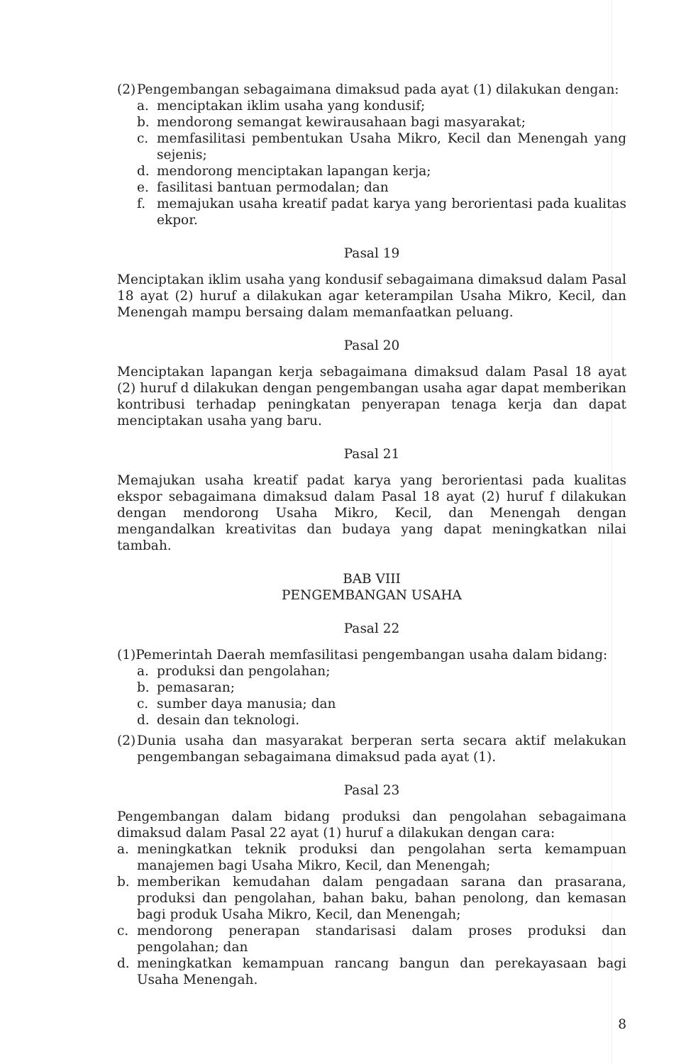(2) Pengembangan sebagaimana dimaksud pada ayat (1) dilakukan dengan:
a. menciptakan iklim usaha yang kondusif;
b. mendorong semangat kewirausahaan bagi masyarakat;
c. memfasilitasi pembentukan Usaha Mikro, Kecil dan Menengah yang sejenis;
d. mendorong menciptakan lapangan kerja;
e. fasilitasi bantuan permodalan; dan
f. memajukan usaha kreatif padat karya yang berorientasi pada kualitas ekpor.
Pasal 19
Menciptakan iklim usaha yang kondusif sebagaimana dimaksud dalam Pasal 18 ayat (2) huruf a dilakukan agar keterampilan Usaha Mikro, Kecil, dan Menengah mampu bersaing dalam memanfaatkan peluang.
Pasal 20
Menciptakan lapangan kerja sebagaimana dimaksud dalam Pasal 18 ayat (2) huruf d dilakukan dengan pengembangan usaha agar dapat memberikan kontribusi terhadap peningkatan penyerapan tenaga kerja dan dapat menciptakan usaha yang baru.
Pasal 21
Memajukan usaha kreatif padat karya yang berorientasi pada kualitas ekspor sebagaimana dimaksud dalam Pasal 18 ayat (2) huruf f dilakukan dengan mendorong Usaha Mikro, Kecil, dan Menengah dengan mengandalkan kreativitas dan budaya yang dapat meningkatkan nilai tambah.
BAB VIII
PENGEMBANGAN USAHA
Pasal 22
(1)Pemerintah Daerah memfasilitasi pengembangan usaha dalam bidang:
a. produksi dan pengolahan;
b. pemasaran;
c. sumber daya manusia; dan
d. desain dan teknologi.
(2) Dunia usaha dan masyarakat berperan serta secara aktif melakukan pengembangan sebagaimana dimaksud pada ayat (1).
Pasal 23
Pengembangan dalam bidang produksi dan pengolahan sebagaimana dimaksud dalam Pasal 22 ayat (1) huruf a dilakukan dengan cara:
a. meningkatkan teknik produksi dan pengolahan serta kemampuan manajemen bagi Usaha Mikro, Kecil, dan Menengah;
b. memberikan kemudahan dalam pengadaan sarana dan prasarana, produksi dan pengolahan, bahan baku, bahan penolong, dan kemasan bagi produk Usaha Mikro, Kecil, dan Menengah;
c. mendorong penerapan standarisasi dalam proses produksi dan pengolahan; dan
d. meningkatkan kemampuan rancang bangun dan perekayasaan bagi Usaha Menengah.
8